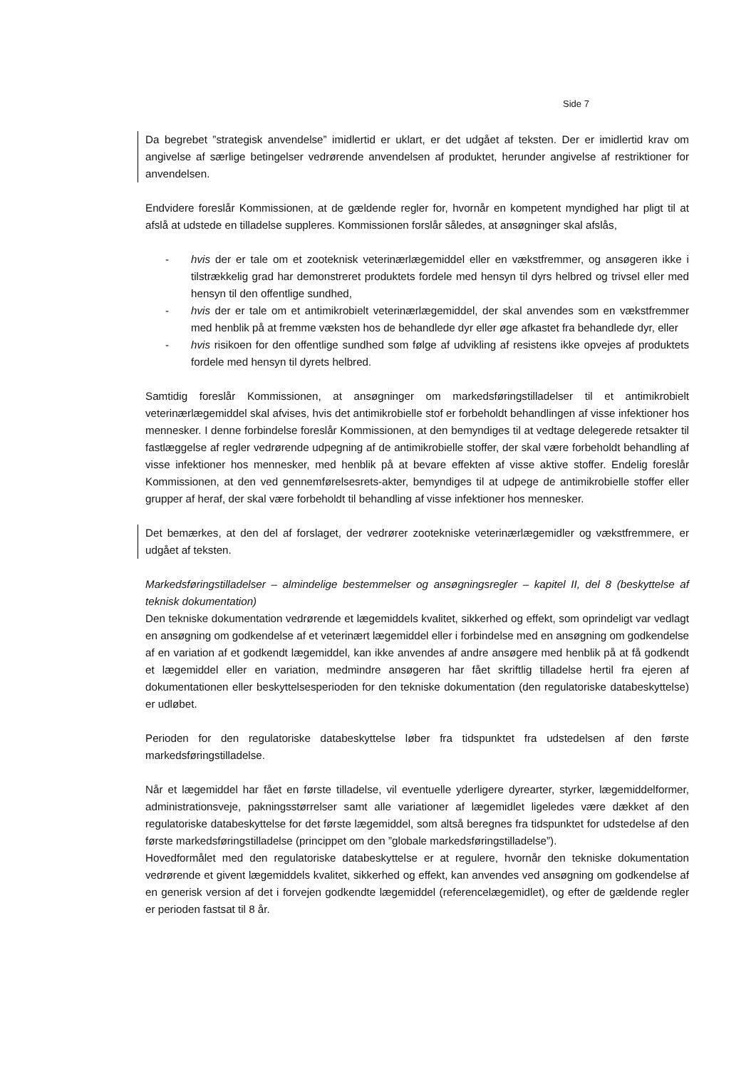Side 7
Da begrebet ”strategisk anvendelse” imidlertid er uklart, er det udgået af teksten. Der er imidlertid krav om angivelse af særlige betingelser vedrørende anvendelsen af produktet, herunder angivelse af restriktioner for anvendelsen.
Endvidere foreslår Kommissionen, at de gældende regler for, hvornår en kompetent myndighed har pligt til at afslå at udstede en tilladelse suppleres. Kommissionen forslår således, at ansøgninger skal afslås,
- hvis der er tale om et zooteknisk veterinærlægemiddel eller en vækstfremmer, og ansøgeren ikke i tilstrækkelig grad har demonstreret produktets fordele med hensyn til dyrs helbred og trivsel eller med hensyn til den offentlige sundhed,
- hvis der er tale om et antimikrobielt veterinærlægemiddel, der skal anvendes som en vækstfremmer med henblik på at fremme væksten hos de behandlede dyr eller øge afkastet fra behandlede dyr, eller
- hvis risikoen for den offentlige sundhed som følge af udvikling af resistens ikke opvejes af produktets fordele med hensyn til dyrets helbred.
Samtidig foreslår Kommissionen, at ansøgninger om markedsføringstilladelser til et antimikrobielt veterinærlægemiddel skal afvises, hvis det antimikrobielle stof er forbeholdt behandlingen af visse infektioner hos mennesker. I denne forbindelse foreslår Kommissionen, at den bemyndiges til at vedtage delegerede retsakter til fastlæggelse af regler vedrørende udpegning af de antimikrobielle stoffer, der skal være forbeholdt behandling af visse infektioner hos mennesker, med henblik på at bevare effekten af visse aktive stoffer. Endelig foreslår Kommissionen, at den ved gennemførelsesrets-akter, bemyndiges til at udpege de antimikrobielle stoffer eller grupper af heraf, der skal være forbeholdt til behandling af visse infektioner hos mennesker.
Det bemærkes, at den del af forslaget, der vedrører zootekniske veterinærlægemidler og vækstfremmere, er udgået af teksten.
Markedsføringstilladelser – almindelige bestemmelser og ansøgningsregler – kapitel II, del 8 (beskyttelse af teknisk dokumentation)
Den tekniske dokumentation vedrørende et lægemiddels kvalitet, sikkerhed og effekt, som oprindeligt var vedlagt en ansøgning om godkendelse af et veterinært lægemiddel eller i forbindelse med en ansøgning om godkendelse af en variation af et godkendt lægemiddel, kan ikke anvendes af andre ansøgere med henblik på at få godkendt et lægemiddel eller en variation, medmindre ansøgeren har fået skriftlig tilladelse hertil fra ejeren af dokumentationen eller beskyttelsesperioden for den tekniske dokumentation (den regulatoriske databeskyttelse) er udløbet.
Perioden for den regulatoriske databeskyttelse løber fra tidspunktet fra udstedelsen af den første markedsføringstilladelse.
Når et lægemiddel har fået en første tilladelse, vil eventuelle yderligere dyrearter, styrker, lægemiddelformer, administrationsveje, pakningsstørrelser samt alle variationer af lægemidlet ligeledes være dækket af den regulatoriske databeskyttelse for det første lægemiddel, som altså beregnes fra tidspunktet for udstedelse af den første markedsføringstilladelse (princippet om den ”globale markedsføringstilladelse”).
Hovedformålet med den regulatoriske databeskyttelse er at regulere, hvornår den tekniske dokumentation vedrørende et givent lægemiddels kvalitet, sikkerhed og effekt, kan anvendes ved ansøgning om godkendelse af en generisk version af det i forvejen godkendte lægemiddel (referencelægemidlet), og efter de gældende regler er perioden fastsat til 8 år.